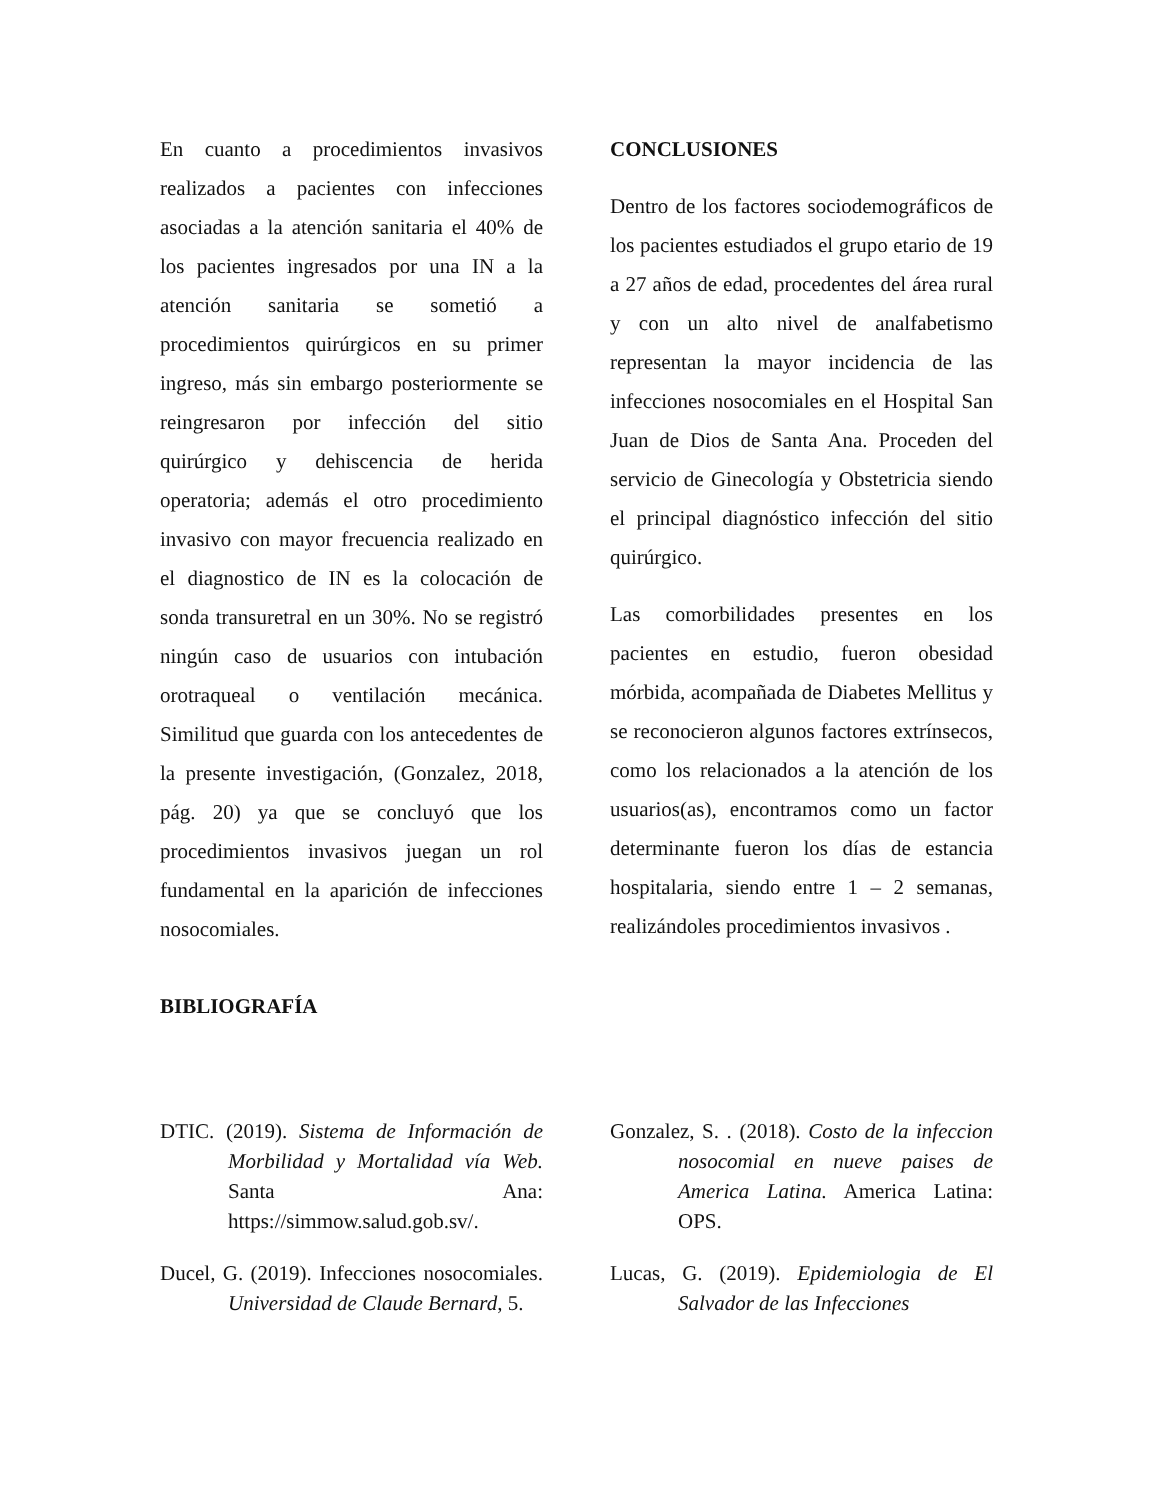En cuanto a procedimientos invasivos realizados a pacientes con infecciones asociadas a la atención sanitaria el 40% de los pacientes ingresados por una IN a la atención sanitaria se sometió a procedimientos quirúrgicos en su primer ingreso, más sin embargo posteriormente se reingresaron por infección del sitio quirúrgico y dehiscencia de herida operatoria; además el otro procedimiento invasivo con mayor frecuencia realizado en el diagnostico de IN es la colocación de sonda transuretral en un 30%. No se registró ningún caso de usuarios con intubación orotraqueal o ventilación mecánica. Similitud que guarda con los antecedentes de la presente investigación, (Gonzalez, 2018, pág. 20) ya que se concluyó que los procedimientos invasivos juegan un rol fundamental en la aparición de infecciones nosocomiales.
CONCLUSIONES
Dentro de los factores sociodemográficos de los pacientes estudiados el grupo etario de 19 a 27 años de edad, procedentes del área rural y con un alto nivel de analfabetismo representan la mayor incidencia de las infecciones nosocomiales en el Hospital San Juan de Dios de Santa Ana. Proceden del servicio de Ginecología y Obstetricia siendo el principal diagnóstico infección del sitio quirúrgico.
Las comorbilidades presentes en los pacientes en estudio, fueron obesidad mórbida, acompañada de Diabetes Mellitus y se reconocieron algunos factores extrínsecos, como los relacionados a la atención de los usuarios(as), encontramos como un factor determinante fueron los días de estancia hospitalaria, siendo entre 1 – 2 semanas, realizándoles procedimientos invasivos .
BIBLIOGRAFÍA
DTIC. (2019). Sistema de Información de Morbilidad y Mortalidad vía Web. Santa Ana: https://simmow.salud.gob.sv/.
Ducel, G. (2019). Infecciones nosocomiales. Universidad de Claude Bernard, 5.
Gonzalez, S. . (2018). Costo de la infeccion nosocomial en nueve paises de America Latina. America Latina: OPS.
Lucas, G. (2019). Epidemiologia de El Salvador de las Infecciones